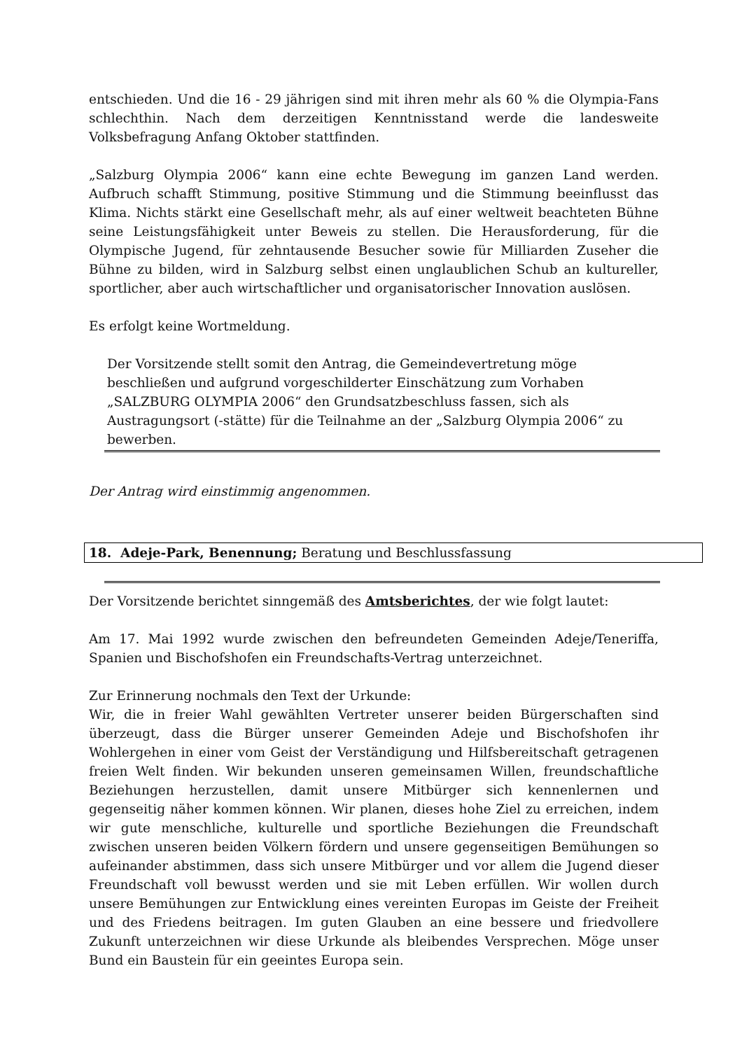entschieden. Und die 16 - 29 jährigen sind mit ihren mehr als 60 % die Olympia-Fans schlechthin. Nach dem derzeitigen Kenntnisstand werde die landesweite Volksbefragung Anfang Oktober stattfinden.
„Salzburg Olympia 2006“ kann eine echte Bewegung im ganzen Land werden. Aufbruch schafft Stimmung, positive Stimmung und die Stimmung beeinflusst das Klima. Nichts stärkt eine Gesellschaft mehr, als auf einer weltweit beachteten Bühne seine Leistungsfähigkeit unter Beweis zu stellen. Die Herausforderung, für die Olympische Jugend, für zehntausende Besucher sowie für Milliarden Zuseher die Bühne zu bilden, wird in Salzburg selbst einen unglaublichen Schub an kultureller, sportlicher, aber auch wirtschaftlicher und organisatorischer Innovation auslösen.
Es erfolgt keine Wortmeldung.
Der Vorsitzende stellt somit den Antrag, die Gemeindevertretung möge beschließen und aufgrund vorgeschilderter Einschätzung zum Vorhaben „SALZBURG OLYMPIA 2006“ den Grundsatzbeschluss fassen, sich als Austragungsort (-stätte) für die Teilnahme an der „Salzburg Olympia 2006“ zu bewerben.
Der Antrag wird einstimmig angenommen.
18. Adeje-Park, Benennung; Beratung und Beschlussfassung
Der Vorsitzende berichtet sinngemäß des Amtsberichtes, der wie folgt lautet:
Am 17. Mai 1992 wurde zwischen den befreundeten Gemeinden Adeje/Teneriffa, Spanien und Bischofshofen ein Freundschafts-Vertrag unterzeichnet.
Zur Erinnerung nochmals den Text der Urkunde:
Wir, die in freier Wahl gewählten Vertreter unserer beiden Bürgerschaften sind überzeugt, dass die Bürger unserer Gemeinden Adeje und Bischofshofen ihr Wohlergehen in einer vom Geist der Verständigung und Hilfsbereitschaft getragenen freien Welt finden. Wir bekunden unseren gemeinsamen Willen, freundschaftliche Beziehungen herzustellen, damit unsere Mitbürger sich kennenlernen und gegenseitig näher kommen können. Wir planen, dieses hohe Ziel zu erreichen, indem wir gute menschliche, kulturelle und sportliche Beziehungen die Freundschaft zwischen unseren beiden Völkern fördern und unsere gegenseitigen Bemühungen so aufeinander abstimmen, dass sich unsere Mitbürger und vor allem die Jugend dieser Freundschaft voll bewusst werden und sie mit Leben erfüllen. Wir wollen durch unsere Bemühungen zur Entwicklung eines vereinten Europas im Geiste der Freiheit und des Friedens beitragen. Im guten Glauben an eine bessere und friedvollere Zukunft unterzeichnen wir diese Urkunde als bleibendes Versprechen. Möge unser Bund ein Baustein für ein geeintes Europa sein.